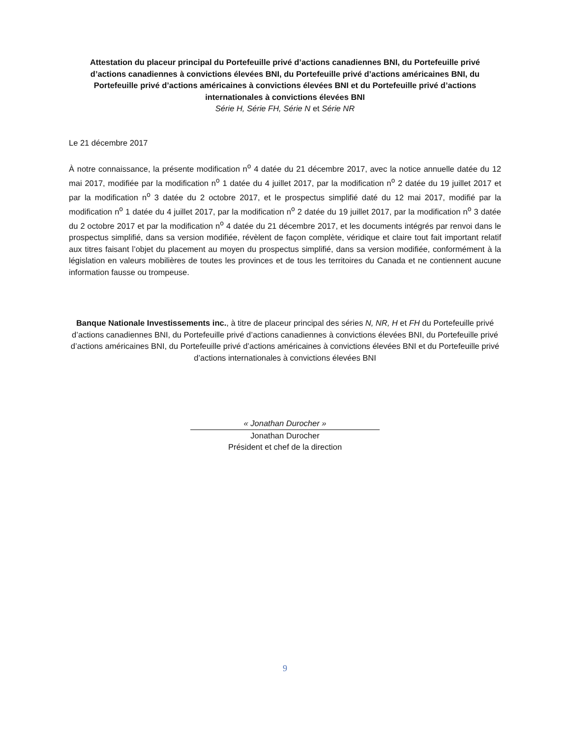Attestation du placeur principal du Portefeuille privé d’actions canadiennes BNI, du Portefeuille privé d’actions canadiennes à convictions élevées BNI, du Portefeuille privé d’actions américaines BNI, du Portefeuille privé d’actions américaines à convictions élevées BNI et du Portefeuille privé d’actions internationales à convictions élevées BNI
Série H, Série FH, Série N et Série NR
Le 21 décembre 2017
À notre connaissance, la présente modification n<sup>o</sup> 4 datée du 21 décembre 2017, avec la notice annuelle datée du 12 mai 2017, modifiée par la modification n<sup>o</sup> 1 datée du 4 juillet 2017, par la modification n<sup>o</sup> 2 datée du 19 juillet 2017 et par la modification n<sup>o</sup> 3 datée du 2 octobre 2017, et le prospectus simplifié daté du 12 mai 2017, modifié par la modification n<sup>o</sup> 1 datée du 4 juillet 2017, par la modification n<sup>o</sup> 2 datée du 19 juillet 2017, par la modification n<sup>o</sup> 3 datée du 2 octobre 2017 et par la modification n<sup>o</sup> 4 datée du 21 décembre 2017, et les documents intégrés par renvoi dans le prospectus simplifié, dans sa version modifiée, révèlent de façon complète, véridique et claire tout fait important relatif aux titres faisant l’objet du placement au moyen du prospectus simplifié, dans sa version modifiée, conformément à la législation en valeurs mobilières de toutes les provinces et de tous les territoires du Canada et ne contiennent aucune information fausse ou trompeuse.
Banque Nationale Investissements inc., à titre de placeur principal des séries N, NR, H et FH du Portefeuille privé d’actions canadiennes BNI, du Portefeuille privé d’actions canadiennes à convictions élevées BNI, du Portefeuille privé d’actions américaines BNI, du Portefeuille privé d’actions américaines à convictions élevées BNI et du Portefeuille privé d’actions internationales à convictions élevées BNI
« Jonathan Durocher »
Jonathan Durocher
Président et chef de la direction
9